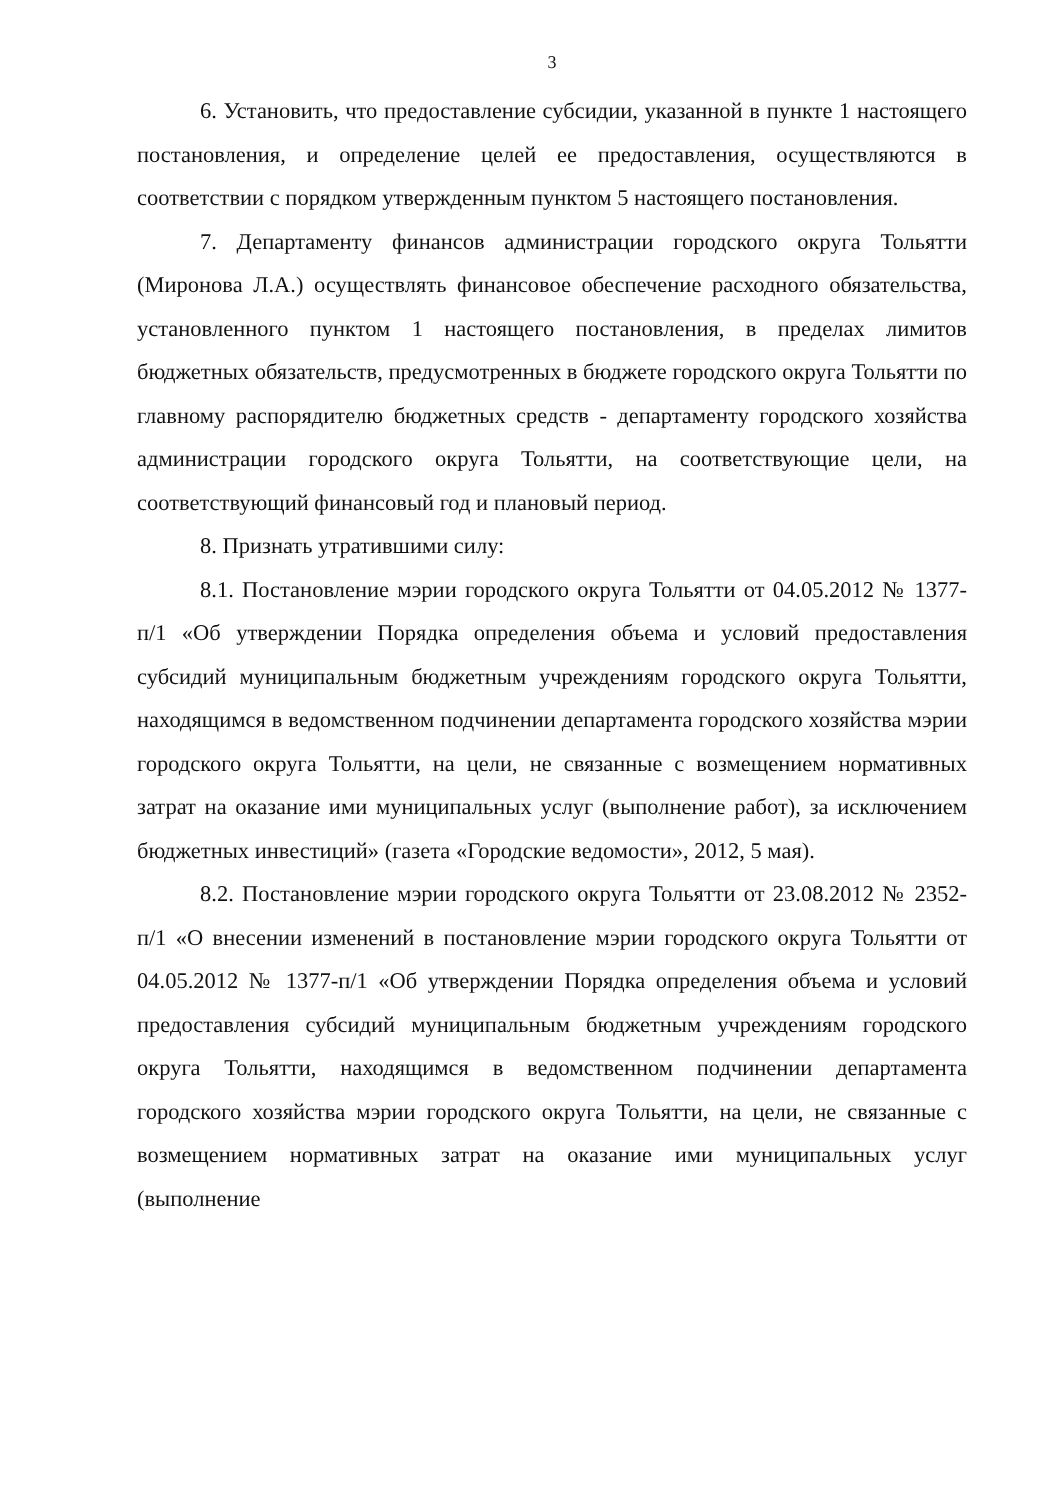3
6. Установить, что предоставление субсидии, указанной в пункте 1 настоящего постановления, и определение целей ее предоставления, осуществляются в соответствии с порядком утвержденным пунктом 5 настоящего постановления.
7. Департаменту финансов администрации городского округа Тольятти (Миронова Л.А.) осуществлять финансовое обеспечение расходного обязательства, установленного пунктом 1 настоящего постановления, в пределах лимитов бюджетных обязательств, предусмотренных в бюджете городского округа Тольятти по главному распорядителю бюджетных средств - департаменту городского хозяйства администрации городского округа Тольятти, на соответствующие цели, на соответствующий финансовый год и плановый период.
8. Признать утратившими силу:
8.1. Постановление мэрии городского округа Тольятти от 04.05.2012 № 1377-п/1 «Об утверждении Порядка определения объема и условий предоставления субсидий муниципальным бюджетным учреждениям городского округа Тольятти, находящимся в ведомственном подчинении департамента городского хозяйства мэрии городского округа Тольятти, на цели, не связанные с возмещением нормативных затрат на оказание ими муниципальных услуг (выполнение работ), за исключением бюджетных инвестиций» (газета «Городские ведомости», 2012, 5 мая).
8.2. Постановление мэрии городского округа Тольятти от 23.08.2012 № 2352-п/1 «О внесении изменений в постановление мэрии городского округа Тольятти от 04.05.2012 № 1377-п/1 «Об утверждении Порядка определения объема и условий предоставления субсидий муниципальным бюджетным учреждениям городского округа Тольятти, находящимся в ведомственном подчинении департамента городского хозяйства мэрии городского округа Тольятти, на цели, не связанные с возмещением нормативных затрат на оказание ими муниципальных услуг (выполнение